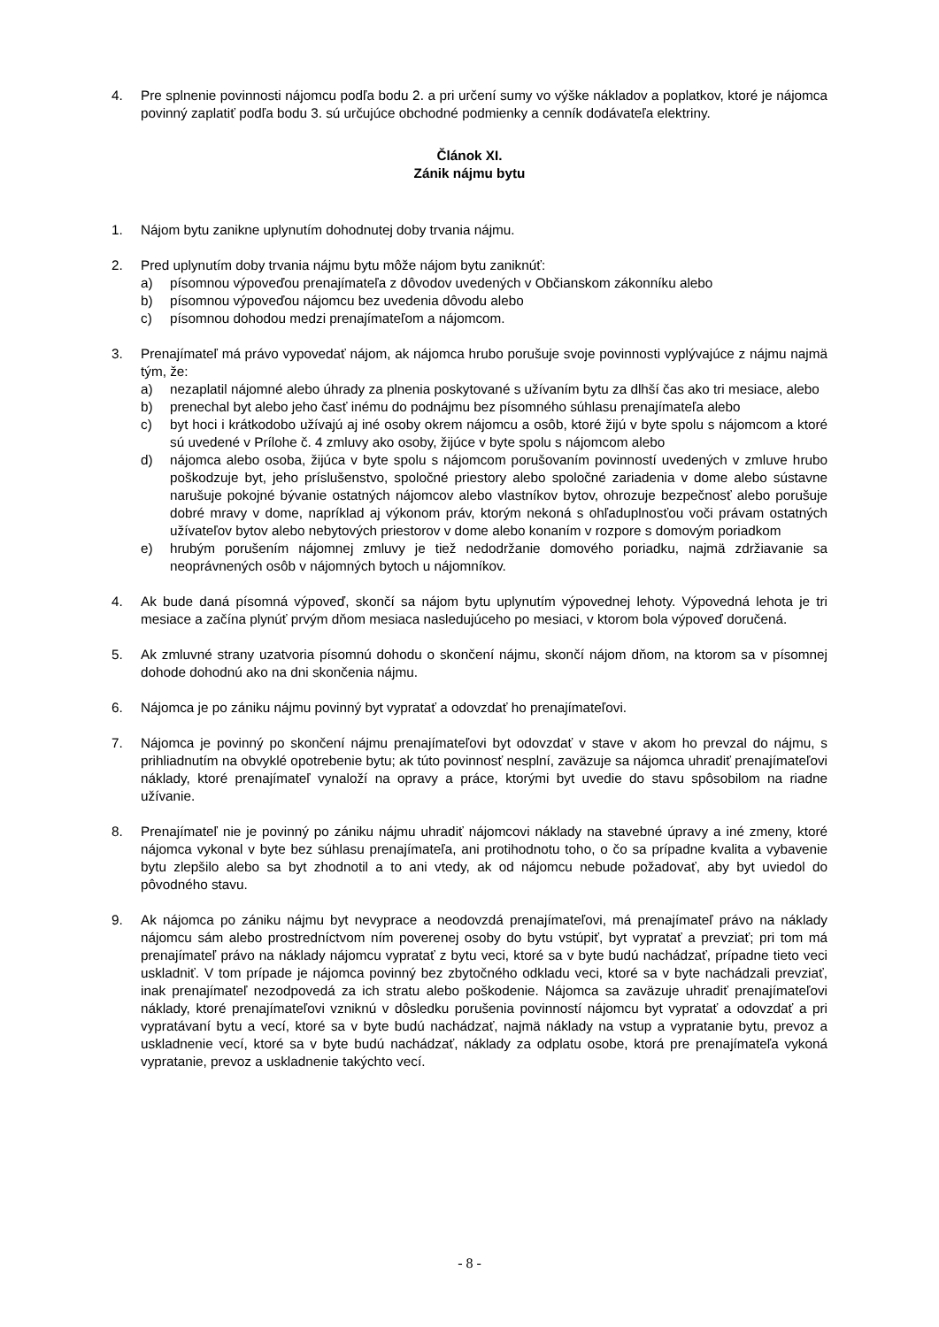4. Pre splnenie povinnosti nájomcu podľa bodu 2. a pri určení sumy vo výške nákladov a poplatkov, ktoré je nájomca povinný zaplatiť podľa bodu 3. sú určujúce obchodné podmienky a cenník dodávateľa elektriny.
Článok XI.
Zánik nájmu bytu
1. Nájom bytu zanikne uplynutím dohodnutej doby trvania nájmu.
2. Pred uplynutím doby trvania nájmu bytu môže nájom bytu zaniknúť:
a) písomnou výpoveďou prenajímateľa z dôvodov uvedených v Občianskom zákonníku alebo
b) písomnou výpoveďou nájomcu bez uvedenia dôvodu alebo
c) písomnou dohodou medzi prenajímateľom a nájomcom.
3. Prenajímateľ má právo vypovedať nájom, ak nájomca hrubo porušuje svoje povinnosti vyplývajúce z nájmu najmä tým, že:
a) nezaplatil nájomné alebo úhrady za plnenia poskytované s užívaním bytu za dlhší čas ako tri mesiace, alebo
b) prenechal byt alebo jeho časť inému do podnájmu bez písomného súhlasu prenajímateľa alebo
c) byt hoci i krátkodobo užívajú aj iné osoby okrem nájomcu a osôb, ktoré žijú v byte spolu s nájomcom a ktoré sú uvedené v Prílohe č. 4 zmluvy ako osoby, žijúce v byte spolu s nájomcom alebo
d) nájomca alebo osoba, žijúca v byte spolu s nájomcom porušovaním povinností uvedených v zmluve hrubo poškodzuje byt, jeho príslušenstvo, spoločné priestory alebo spoločné zariadenia v dome alebo sústavne narušuje pokojné bývanie ostatných nájomcov alebo vlastníkov bytov, ohrozuje bezpečnosť alebo porušuje dobré mravy v dome, napríklad aj výkonom práv, ktorým nekoná s ohľaduplnosťou voči právam ostatných užívateľov bytov alebo nebytových priestorov v dome alebo konaním v rozpore s domovým poriadkom
e) hrubým porušením nájomnej zmluvy je tiež nedodržanie domového poriadku, najmä zdržiavanie sa neoprávnených osôb v nájomných bytoch u nájomníkov.
4. Ak bude daná písomná výpoveď, skončí sa nájom bytu uplynutím výpovednej lehoty. Výpovedná lehota je tri mesiace a začína plynúť prvým dňom mesiaca nasledujúceho po mesiaci, v ktorom bola výpoveď doručená.
5. Ak zmluvné strany uzatvoria písomnú dohodu o skončení nájmu, skončí nájom dňom, na ktorom sa v písomnej dohode dohodnú ako na dni skončenia nájmu.
6. Nájomca je po zániku nájmu povinný byt vypratať a odovzdať ho prenajímateľovi.
7. Nájomca je povinný po skončení nájmu prenajímateľovi byt odovzdať v stave v akom ho prevzal do nájmu, s prihliadnutím na obvyklé opotrebenie bytu; ak túto povinnosť nesplní, zaväzuje sa nájomca uhradiť prenajímateľovi náklady, ktoré prenajímateľ vynaloží na opravy a práce, ktorými byt uvedie do stavu spôsobilom na riadne užívanie.
8. Prenajímateľ nie je povinný po zániku nájmu uhradiť nájomcovi náklady na stavebné úpravy a iné zmeny, ktoré nájomca vykonal v byte bez súhlasu prenajímateľa, ani protihodnotu toho, o čo sa prípadne kvalita a vybavenie bytu zlepšilo alebo sa byt zhodnotil a to ani vtedy, ak od nájomcu nebude požadovať, aby byt uviedol do pôvodného stavu.
9. Ak nájomca po zániku nájmu byt nevyprace a neodovzdá prenajímateľovi, má prenajímateľ právo na náklady nájomcu sám alebo prostredníctvom ním poverenej osoby do bytu vstúpiť, byt vypratať a prevziať; pri tom má prenajímateľ právo na náklady nájomcu vypratať z bytu veci, ktoré sa v byte budú nachádzať, prípadne tieto veci uskladniť. V tom prípade je nájomca povinný bez zbytočného odkladu veci, ktoré sa v byte nachádzali prevziať, inak prenajímateľ nezodpovedá za ich stratu alebo poškodenie. Nájomca sa zaväzuje uhradiť prenajímateľovi náklady, ktoré prenajímateľovi vzniknú v dôsledku porušenia povinností nájomcu byt vypratať a odovzdať a pri vypratávaní bytu a vecí, ktoré sa v byte budú nachádzať, najmä náklady na vstup a vypratanie bytu, prevoz a uskladnenie vecí, ktoré sa v byte budú nachádzať, náklady za odplatu osobe, ktorá pre prenajímateľa vykoná vypratanie, prevoz a uskladnenie takýchto vecí.
- 8 -